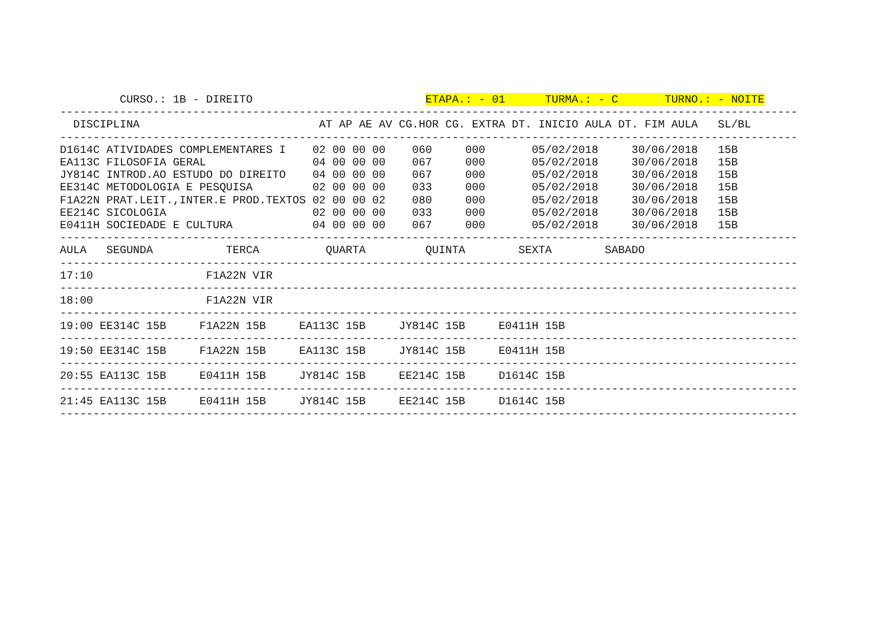CURSO.: 1B - DIREITO                          ETAPA.: - 01      TURMA.: - C       TURNO.: - NOITE
---------------------------------------------------------------------------------------------------------------
  DISCIPLINA                           AT AP AE AV CG.HOR CG. EXTRA DT. INICIO AULA DT. FIM AULA   SL/BL
---------------------------------------------------------------------------------------------------------------
D1614C ATIVIDADES COMPLEMENTARES I    02 00 00 00    060     000       05/02/2018     30/06/2018   15B
EA113C FILOSOFIA GERAL                04 00 00 00    067     000       05/02/2018     30/06/2018   15B
JY814C INTROD.AO ESTUDO DO DIREITO    04 00 00 00    067     000       05/02/2018     30/06/2018   15B
EE314C METODOLOGIA E PESQUISA         02 00 00 00    033     000       05/02/2018     30/06/2018   15B
F1A22N PRAT.LEIT.,INTER.E PROD.TEXTOS 02 00 00 02    080     000       05/02/2018     30/06/2018   15B
EE214C SICOLOGIA                      02 00 00 00    033     000       05/02/2018     30/06/2018   15B
E0411H SOCIEDADE E CULTURA            04 00 00 00    067     000       05/02/2018     30/06/2018   15B
---------------------------------------------------------------------------------------------------------------
AULA   SEGUNDA           TERCA          QUARTA         QUINTA        SEXTA        SABADO
---------------------------------------------------------------------------------------------------------------
17:10                 F1A22N VIR
---------------------------------------------------------------------------------------------------------------
18:00                 F1A22N VIR
---------------------------------------------------------------------------------------------------------------
19:00 EE314C 15B     F1A22N 15B     EA113C 15B     JY814C 15B     E0411H 15B
---------------------------------------------------------------------------------------------------------------
19:50 EE314C 15B     F1A22N 15B     EA113C 15B     JY814C 15B     E0411H 15B
---------------------------------------------------------------------------------------------------------------
20:55 EA113C 15B     E0411H 15B     JY814C 15B     EE214C 15B     D1614C 15B
---------------------------------------------------------------------------------------------------------------
21:45 EA113C 15B     E0411H 15B     JY814C 15B     EE214C 15B     D1614C 15B
---------------------------------------------------------------------------------------------------------------